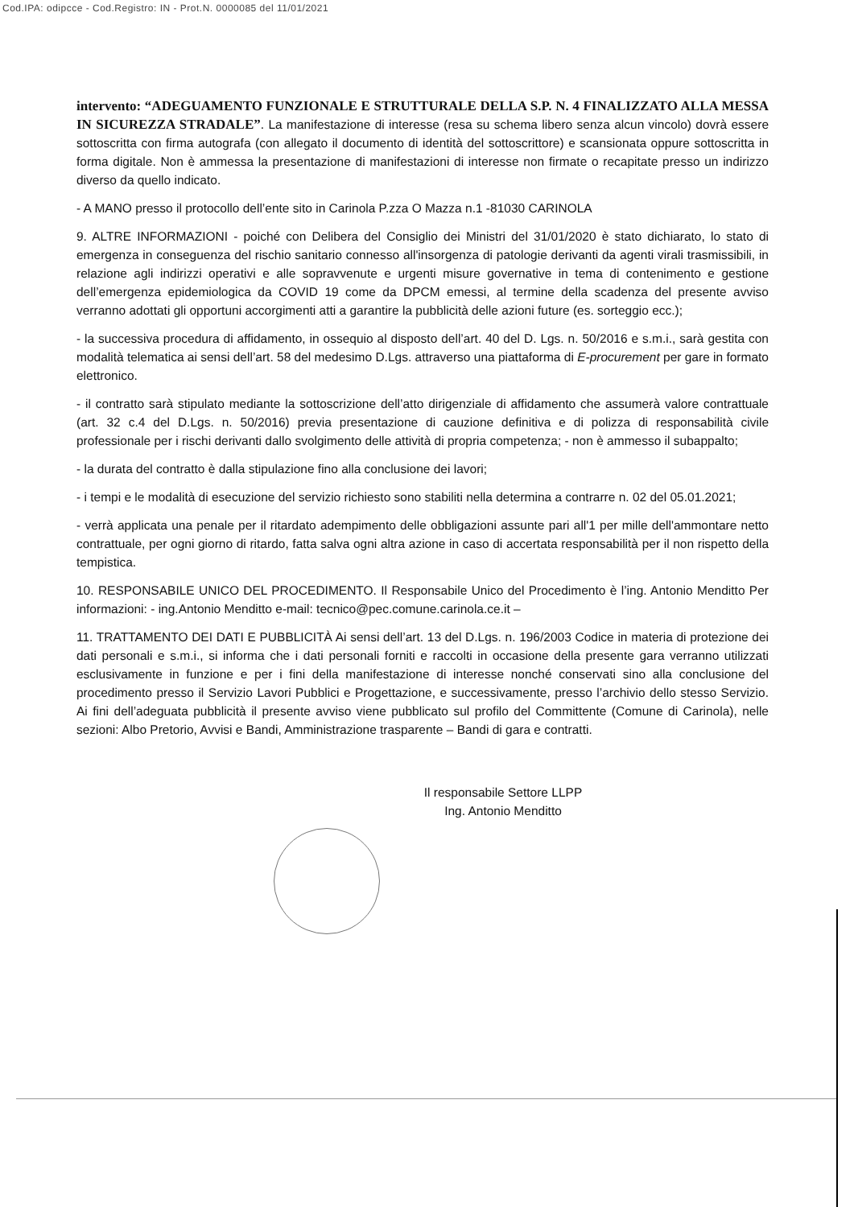Cod.IPA: odipcce - Cod.Registro: IN - Prot.N. 0000085 del 11/01/2021
intervento: “ADEGUAMENTO FUNZIONALE E STRUTTURALE DELLA S.P. N. 4 FINALIZZATO ALLA MESSA IN SICUREZZA STRADALE”. La manifestazione di interesse (resa su schema libero senza alcun vincolo) dovrà essere sottoscritta con firma autografa (con allegato il documento di identità del sottoscrittore) e scansionata oppure sottoscritta in forma digitale. Non è ammessa la presentazione di manifestazioni di interesse non firmate o recapitate presso un indirizzo diverso da quello indicato.
- A MANO presso il protocollo dell’ente sito in Carinola P.zza O Mazza n.1 -81030 CARINOLA
9. ALTRE INFORMAZIONI - poiché con Delibera del Consiglio dei Ministri del 31/01/2020 è stato dichiarato, lo stato di emergenza in conseguenza del rischio sanitario connesso all'insorgenza di patologie derivanti da agenti virali trasmissibili, in relazione agli indirizzi operativi e alle sopravvenute e urgenti misure governative in tema di contenimento e gestione dell’emergenza epidemiologica da COVID 19 come da DPCM emessi, al termine della scadenza del presente avviso verranno adottati gli opportuni accorgimenti atti a garantire la pubblicità delle azioni future (es. sorteggio ecc.);
- la successiva procedura di affidamento, in ossequio al disposto dell’art. 40 del D. Lgs. n. 50/2016 e s.m.i., sarà gestita con modalità telematica ai sensi dell’art. 58 del medesimo D.Lgs. attraverso una piattaforma di E-procurement per gare in formato elettronico.
- il contratto sarà stipulato mediante la sottoscrizione dell’atto dirigenziale di affidamento che assumerà valore contrattuale (art. 32 c.4 del D.Lgs. n. 50/2016) previa presentazione di cauzione definitiva e di polizza di responsabilità civile professionale per i rischi derivanti dallo svolgimento delle attività di propria competenza; - non è ammesso il subappalto;
- la durata del contratto è dalla stipulazione fino alla conclusione dei lavori;
- i tempi e le modalità di esecuzione del servizio richiesto sono stabiliti nella determina a contrarre n. 02 del 05.01.2021;
- verrà applicata una penale per il ritardato adempimento delle obbligazioni assunte pari all'1 per mille dell'ammontare netto contrattuale, per ogni giorno di ritardo, fatta salva ogni altra azione in caso di accertata responsabilità per il non rispetto della tempistica.
10. RESPONSABILE UNICO DEL PROCEDIMENTO. Il Responsabile Unico del Procedimento è l’ing. Antonio Menditto Per informazioni: - ing.Antonio Menditto e-mail: tecnico@pec.comune.carinola.ce.it –
11. TRATTAMENTO DEI DATI E PUBBLICITÀ Ai sensi dell’art. 13 del D.Lgs. n. 196/2003 Codice in materia di protezione dei dati personali e s.m.i., si informa che i dati personali forniti e raccolti in occasione della presente gara verranno utilizzati esclusivamente in funzione e per i fini della manifestazione di interesse nonché conservati sino alla conclusione del procedimento presso il Servizio Lavori Pubblici e Progettazione, e successivamente, presso l’archivio dello stesso Servizio. Ai fini dell’adeguata pubblicità il presente avviso viene pubblicato sul profilo del Committente (Comune di Carinola), nelle sezioni: Albo Pretorio, Avvisi e Bandi, Amministrazione trasparente – Bandi di gara e contratti.
Il responsabile Settore LLPP
Ing. Antonio Menditto